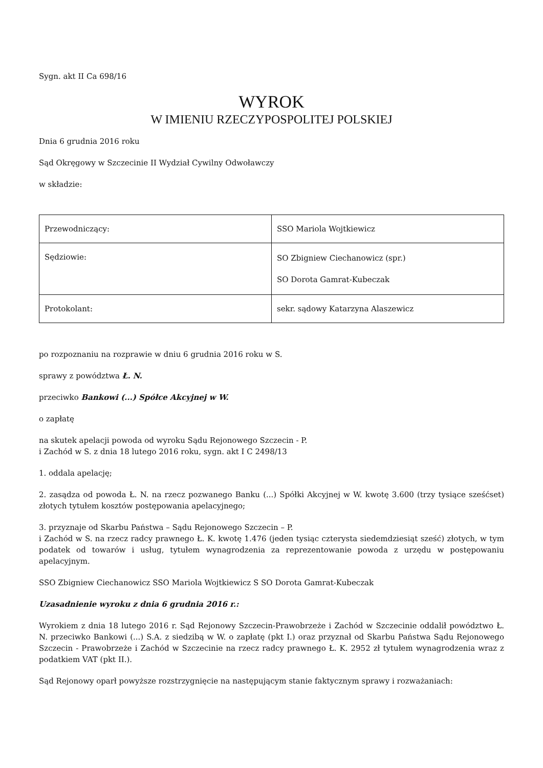Sygn. akt II Ca 698/16
WYROK
W IMIENIU RZECZYPOSPOLITEJ POLSKIEJ
Dnia 6 grudnia 2016 roku
Sąd Okręgowy w Szczecinie II Wydział Cywilny Odwoławczy
w składzie:
| Przewodniczący: | SSO Mariola Wojtkiewicz |
| Sędziowie: | SO Zbigniew Ciechanowicz (spr.) SO Dorota Gamrat-Kubeczak |
| Protokolant: | sekr. sądowy Katarzyna Alaszewicz |
po rozpoznaniu na rozprawie w dniu 6 grudnia 2016 roku w S.
sprawy z powództwa Ł. N.
przeciwko Bankowi (...) Spółce Akcyjnej w W.
o zapłatę
na skutek apelacji powoda od wyroku Sądu Rejonowego Szczecin - P.
i Zachód w S. z dnia 18 lutego 2016 roku, sygn. akt I C 2498/13
1. oddala apelację;
2. zasądza od powoda Ł. N. na rzecz pozwanego Banku (...) Spółki Akcyjnej w W. kwotę 3.600 (trzy tysiące sześćset) złotych tytułem kosztów postępowania apelacyjnego;
3. przyznaje od Skarbu Państwa – Sądu Rejonowego Szczecin – P.
i Zachód w S. na rzecz radcy prawnego Ł. K. kwotę 1.476 (jeden tysiąc czterysta siedemdziesiąt sześć) złotych, w tym podatek od towarów i usług, tytułem wynagrodzenia za reprezentowanie powoda z urzędu w postępowaniu apelacyjnym.
SSO Zbigniew Ciechanowicz SSO Mariola Wojtkiewicz S SO Dorota Gamrat-Kubeczak
Uzasadnienie wyroku z dnia 6 grudnia 2016 r.:
Wyrokiem z dnia 18 lutego 2016 r. Sąd Rejonowy Szczecin-Prawobrzeże i Zachód w Szczecinie oddalił powództwo Ł. N. przeciwko Bankowi (...) S.A. z siedzibą w W. o zapłatę (pkt I.) oraz przyznał od Skarbu Państwa Sądu Rejonowego Szczecin - Prawobrzeże i Zachód w Szczecinie na rzecz radcy prawnego Ł. K. 2952 zł tytułem wynagrodzenia wraz z podatkiem VAT (pkt II.).
Sąd Rejonowy oparł powyższe rozstrzygnięcie na następującym stanie faktycznym sprawy i rozważaniach: